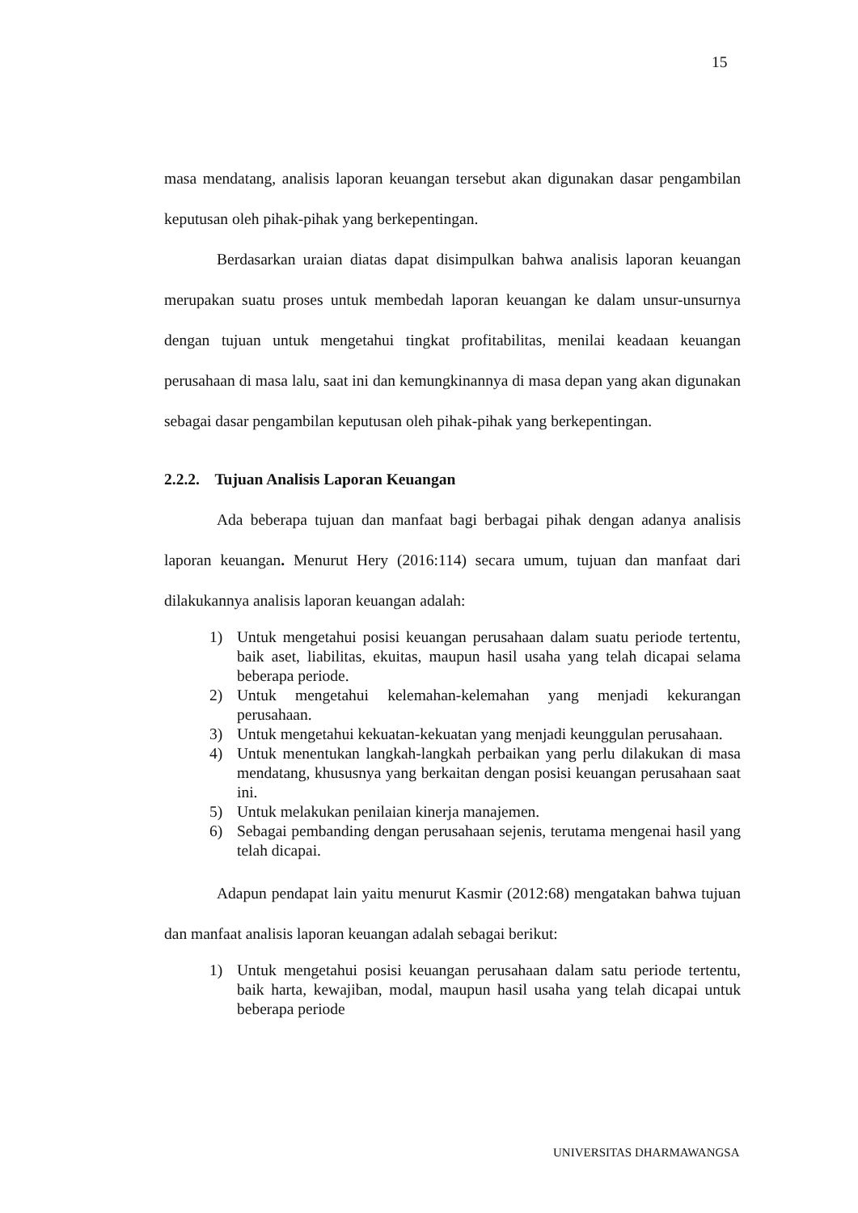15
masa mendatang, analisis laporan keuangan tersebut akan digunakan dasar pengambilan keputusan oleh pihak-pihak yang berkepentingan.
Berdasarkan uraian diatas dapat disimpulkan bahwa analisis laporan keuangan merupakan suatu proses untuk membedah laporan keuangan ke dalam unsur-unsurnya dengan tujuan untuk mengetahui tingkat profitabilitas, menilai keadaan keuangan perusahaan di masa lalu, saat ini dan kemungkinannya di masa depan yang akan digunakan sebagai dasar pengambilan keputusan oleh pihak-pihak yang berkepentingan.
2.2.2. Tujuan Analisis Laporan Keuangan
Ada beberapa tujuan dan manfaat bagi berbagai pihak dengan adanya analisis laporan keuangan. Menurut Hery (2016:114) secara umum, tujuan dan manfaat dari dilakukannya analisis laporan keuangan adalah:
1) Untuk mengetahui posisi keuangan perusahaan dalam suatu periode tertentu, baik aset, liabilitas, ekuitas, maupun hasil usaha yang telah dicapai selama beberapa periode.
2) Untuk mengetahui kelemahan-kelemahan yang menjadi kekurangan perusahaan.
3) Untuk mengetahui kekuatan-kekuatan yang menjadi keunggulan perusahaan.
4) Untuk menentukan langkah-langkah perbaikan yang perlu dilakukan di masa mendatang, khususnya yang berkaitan dengan posisi keuangan perusahaan saat ini.
5) Untuk melakukan penilaian kinerja manajemen.
6) Sebagai pembanding dengan perusahaan sejenis, terutama mengenai hasil yang telah dicapai.
Adapun pendapat lain yaitu menurut Kasmir (2012:68) mengatakan bahwa tujuan dan manfaat analisis laporan keuangan adalah sebagai berikut:
1) Untuk mengetahui posisi keuangan perusahaan dalam satu periode tertentu, baik harta, kewajiban, modal, maupun hasil usaha yang telah dicapai untuk beberapa periode
UNIVERSITAS DHARMAWANGSA